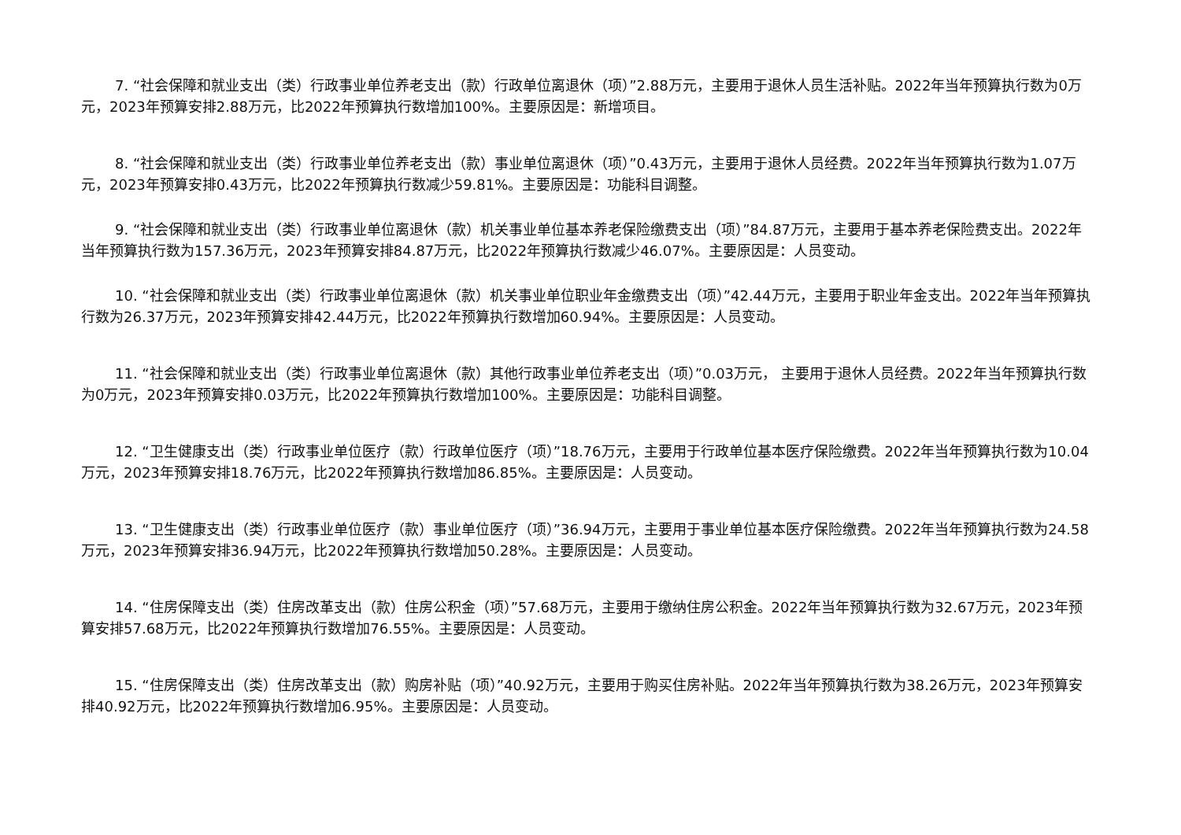7. “社会保障和就业支出（类）行政事业单位养老支出（款）行政单位离退休（项）”2.88万元，主要用于退休人员生活补贴。2022年当年预算执行数为0万元，2023年预算安排2.88万元，比2022年预算执行数增加100%。主要原因是：新增项目。
8. “社会保障和就业支出（类）行政事业单位养老支出（款）事业单位离退休（项）”0.43万元，主要用于退休人员经费。2022年当年预算执行数为1.07万元，2023年预算安排0.43万元，比2022年预算执行数减少59.81%。主要原因是：功能科目调整。
9. “社会保障和就业支出（类）行政事业单位离退休（款）机关事业单位基本养老保险缴费支出（项）”84.87万元，主要用于基本养老保险费支出。2022年当年预算执行数为157.36万元，2023年预算安排84.87万元，比2022年预算执行数减少46.07%。主要原因是：人员变动。
10. “社会保障和就业支出（类）行政事业单位离退休（款）机关事业单位职业年金缴费支出（项）”42.44万元，主要用于职业年金支出。2022年当年预算执行数为26.37万元，2023年预算安排42.44万元，比2022年预算执行数增加60.94%。主要原因是：人员变动。
11. “社会保障和就业支出（类）行政事业单位离退休（款）其他行政事业单位养老支出（项）”0.03万元， 主要用于退休人员经费。2022年当年预算执行数为0万元，2023年预算安排0.03万元，比2022年预算执行数增加100%。主要原因是：功能科目调整。
12. “卫生健康支出（类）行政事业单位医疗（款）行政单位医疗（项）”18.76万元，主要用于行政单位基本医疗保险缴费。2022年当年预算执行数为10.04万元，2023年预算安排18.76万元，比2022年预算执行数增加86.85%。主要原因是：人员变动。
13. “卫生健康支出（类）行政事业单位医疗（款）事业单位医疗（项）”36.94万元，主要用于事业单位基本医疗保险缴费。2022年当年预算执行数为24.58万元，2023年预算安排36.94万元，比2022年预算执行数增加50.28%。主要原因是：人员变动。
14. “住房保障支出（类）住房改革支出（款）住房公积金（项）”57.68万元，主要用于缴纳住房公积金。2022年当年预算执行数为32.67万元，2023年预算安排57.68万元，比2022年预算执行数增加76.55%。主要原因是：人员变动。
15. “住房保障支出（类）住房改革支出（款）购房补贴（项）”40.92万元，主要用于购买住房补贴。2022年当年预算执行数为38.26万元，2023年预算安排40.92万元，比2022年预算执行数增加6.95%。主要原因是：人员变动。